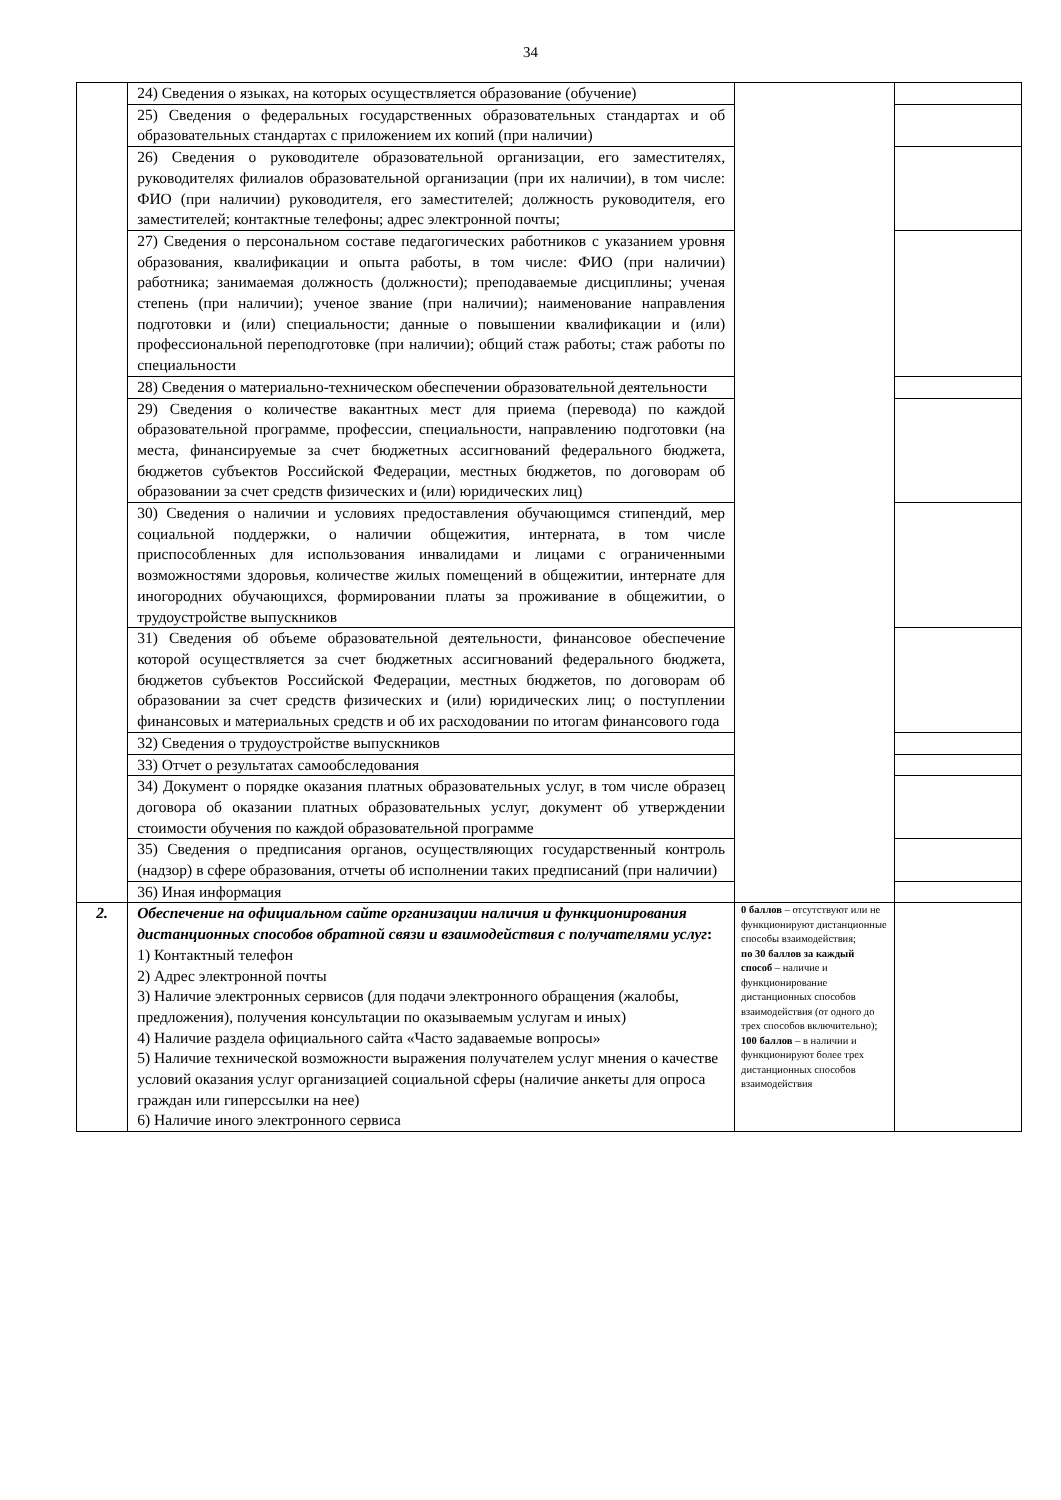34
| | 24) Сведения о языках, на которых осуществляется образование (обучение) | | |
| | 25) Сведения о федеральных государственных образовательных стандартах и об образовательных стандартах с приложением их копий (при наличии) | | |
| | 26) Сведения о руководителе образовательной организации, его заместителях, руководителях филиалов образовательной организации (при их наличии), в том числе: ФИО (при наличии) руководителя, его заместителей; должность руководителя, его заместителей; контактные телефоны; адрес электронной почты; | | |
| | 27) Сведения о персональном составе педагогических работников с указанием уровня образования, квалификации и опыта работы, в том числе: ФИО (при наличии) работника; занимаемая должность (должности); преподаваемые дисциплины; ученая степень (при наличии); ученое звание (при наличии); наименование направления подготовки и (или) специальности; данные о повышении квалификации и (или) профессиональной переподготовке (при наличии); общий стаж работы; стаж работы по специальности | | |
| | 28) Сведения о материально-техническом обеспечении образовательной деятельности | | |
| | 29) Сведения о количестве вакантных мест для приема (перевода) по каждой образовательной программе, профессии, специальности, направлению подготовки (на места, финансируемые за счет бюджетных ассигнований федерального бюджета, бюджетов субъектов Российской Федерации, местных бюджетов, по договорам об образовании за счет средств физических и (или) юридических лиц) | | |
| | 30) Сведения о наличии и условиях предоставления обучающимся стипендий, мер социальной поддержки, о наличии общежития, интерната, в том числе приспособленных для использования инвалидами и лицами с ограниченными возможностями здоровья, количестве жилых помещений в общежитии, интернате для иногородних обучающихся, формировании платы за проживание в общежитии, о трудоустройстве выпускников | | |
| | 31) Сведения об объеме образовательной деятельности, финансовое обеспечение которой осуществляется за счет бюджетных ассигнований федерального бюджета, бюджетов субъектов Российской Федерации, местных бюджетов, по договорам об образовании за счет средств физических и (или) юридических лиц; о поступлении финансовых и материальных средств и об их расходовании по итогам финансового года | | |
| | 32) Сведения о трудоустройстве выпускников | | |
| | 33) Отчет о результатах самообследования | | |
| | 34) Документ о порядке оказания платных образовательных услуг, в том числе образец договора об оказании платных образовательных услуг, документ об утверждении стоимости обучения по каждой образовательной программе | | |
| | 35) Сведения о предписания органов, осуществляющих государственный контроль (надзор) в сфере образования, отчеты об исполнении таких предписаний (при наличии) | | |
| | 36) Иная информация | | |
| 2. | Обеспечение на официальном сайте организации наличия и функционирования дистанционных способов обратной связи и взаимодействия с получателями услуг : 1) Контактный телефон 2) Адрес электронной почты 3) Наличие электронных сервисов (для подачи электронного обращения (жалобы, предложения), получения консультации по оказываемым услугам и иных) 4) Наличие раздела официального сайта «Часто задаваемые вопросы» 5) Наличие технической возможности выражения получателем услуг мнения о качестве условий оказания услуг организацией социальной сферы (наличие анкеты для опроса граждан или гиперссылки на нее) 6) Наличие иного электронного сервиса | 0 баллов – отсутствуют или не функционируют дистанционные способы взаимодействия; по 30 баллов за каждый способ – наличие и функционирование дистанционных способов взаимодействия (от одного до трех способов включительно); 100 баллов – в наличии и функционируют более трех дистанционных способов взаимодействия | |